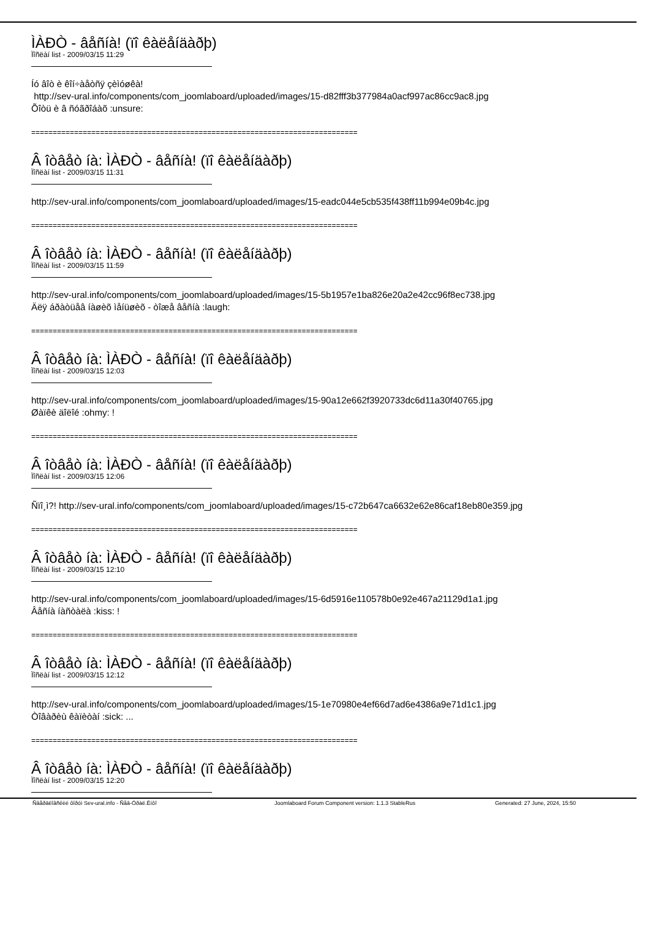ÌÀÐÒ - âåñíà! (ïî êàëåíäàðþ)
Ïîñëàí list - 2009/03/15 11:29
Íó âîò è êîí÷àåòñÿ çèìóøêà! http://sev-ural.info/components/com_joomlaboard/uploaded/images/15-d82fff3b377984a0acf997ac86cc9ac8.jpg Õîòü è â ñóãðîáàõ :unsure:
============================================================================
Â îòâåò íà: ÌÀÐÒ - âåñíà! (ïî êàëåíäàðþ)
Ïîñëàí list - 2009/03/15 11:31
http://sev-ural.info/components/com_joomlaboard/uploaded/images/15-eadc044e5cb535f438ff11b994e09b4c.jpg
============================================================================
Â îòâåò íà: ÌÀÐÒ - âåñíà! (ïî êàëåíäàðþ)
Ïîñëàí list - 2009/03/15 11:59
http://sev-ural.info/components/com_joomlaboard/uploaded/images/15-5b1957e1ba826e20a2e42cc96f8ec738.jpg Äëÿ áðàòüåâ íàøèõ ìåíüøèõ - òîæå âåñíà :laugh:
============================================================================
Â îòâåò íà: ÌÀÐÒ - âåñíà! (ïî êàëåíäàðþ)
Ïîñëàí list - 2009/03/15 12:03
http://sev-ural.info/components/com_joomlaboard/uploaded/images/15-90a12e662f3920733dc6d11a30f40765.jpg Øàïêè äîëîé :ohmy: !
============================================================================
Â îòâåò íà: ÌÀÐÒ - âåñíà! (ïî êàëåíäàðþ)
Ïîñëàí list - 2009/03/15 12:06
Ñïî¸ì?! http://sev-ural.info/components/com_joomlaboard/uploaded/images/15-c72b647ca6632e62e86caf18eb80e359.jpg
============================================================================
Â îòâåò íà: ÌÀÐÒ - âåñíà! (ïî êàëåíäàðþ)
Ïîñëàí list - 2009/03/15 12:10
http://sev-ural.info/components/com_joomlaboard/uploaded/images/15-6d5916e110578b0e92e467a21129d1a1.jpg Âåñíà íàñòàëà :kiss: !
============================================================================
Â îòâåò íà: ÌÀÐÒ - âåñíà! (ïî êàëåíäàðþ)
Ïîñëàí list - 2009/03/15 12:12
http://sev-ural.info/components/com_joomlaboard/uploaded/images/15-1e70980e4ef66d7ad6e4386a9e71d1c1.jpg Òîâàðèù êàïèòàí :sick: ...
============================================================================
Â îòâåò íà: ÌÀÐÒ - âåñíà! (ïî êàëåíäàðþ)
Ïîñëàí list - 2009/03/15 12:20
Ñâåðäëîâñêèé ôîðóì Sev-ural.info - Ñåâ-Óðàë.Èíôî Joomlaboard Forum Component version: 1.1.3 StableRus Generated: 27 June, 2024, 15:50